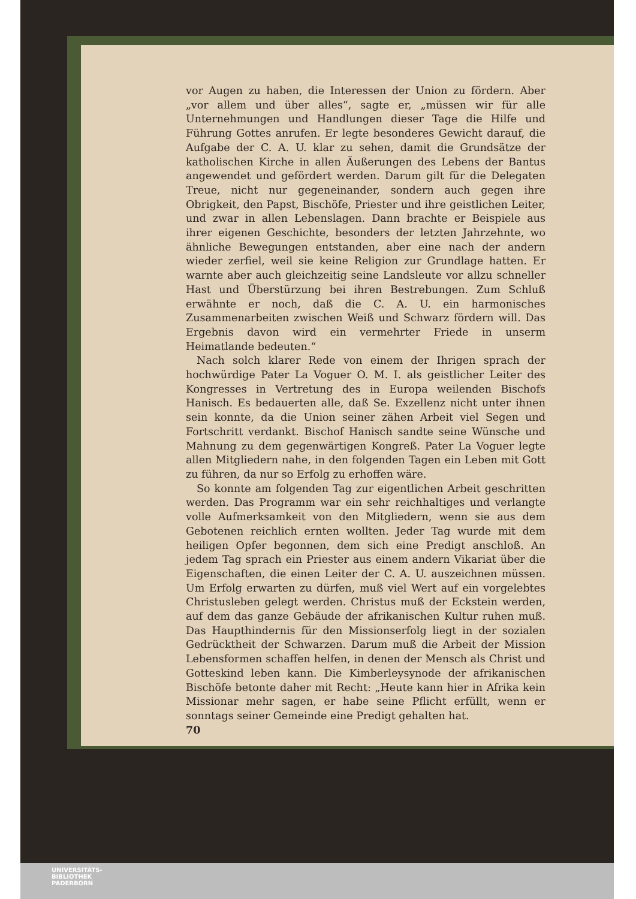vor Augen zu haben, die Interessen der Union zu fördern. Aber „vor allem und über alles“, sagte er, „müssen wir für alle Unternehmungen und Handlungen dieser Tage die Hilfe und Führung Gottes anrufen. Er legte besonderes Gewicht darauf, die Aufgabe der C. A. U. klar zu sehen, damit die Grundsätze der katholischen Kirche in allen Äußerungen des Lebens der Bantus angewendet und gefördert werden. Darum gilt für die Delegaten Treue, nicht nur gegeneinander, sondern auch gegen ihre Obrigkeit, den Papst, Bischöfe, Priester und ihre geistlichen Leiter, und zwar in allen Lebenslagen. Dann brachte er Beispiele aus ihrer eigenen Geschichte, besonders der letzten Jahrzehnte, wo ähnliche Bewegungen entstanden, aber eine nach der andern wieder zerfiel, weil sie keine Religion zur Grundlage hatten. Er warnte aber auch gleichzeitig seine Landsleute vor allzu schneller Hast und Überstürzung bei ihren Bestrebungen. Zum Schluß erwähnte er noch, daß die C. A. U. ein harmonisches Zusammenarbeiten zwischen Weiß und Schwarz fördern will. Das Ergebnis davon wird ein vermehrter Friede in unserm Heimatlande bedeuten.“
Nach solch klarer Rede von einem der Ihrigen sprach der hochwürdige Pater La Voguer O. M. I. als geistlicher Leiter des Kongresses in Vertretung des in Europa weilenden Bischofs Hanisch. Es bedauerten alle, daß Se. Exzellenz nicht unter ihnen sein konnte, da die Union seiner zähen Arbeit viel Segen und Fortschritt verdankt. Bischof Hanisch sandte seine Wünsche und Mahnung zu dem gegenwärtigen Kongreß. Pater La Voguer legte allen Mitgliedern nahe, in den folgenden Tagen ein Leben mit Gott zu führen, da nur so Erfolg zu erhoffen wäre.
So konnte am folgenden Tag zur eigentlichen Arbeit geschritten werden. Das Programm war ein sehr reichhaltiges und verlangte volle Aufmerksamkeit von den Mitgliedern, wenn sie aus dem Gebotenen reichlich ernten wollten. Jeder Tag wurde mit dem heiligen Opfer begonnen, dem sich eine Predigt anschloß. An jedem Tag sprach ein Priester aus einem andern Vikariat über die Eigenschaften, die einen Leiter der C. A. U. auszeichnen müssen. Um Erfolg erwarten zu dürfen, muß viel Wert auf ein vorgelebtes Christusleben gelegt werden. Christus muß der Eckstein werden, auf dem das ganze Gebäude der afrikanischen Kultur ruhen muß. Das Haupthindernis für den Missionserfolg liegt in der sozialen Gedrücktheit der Schwarzen. Darum muß die Arbeit der Mission Lebensformen schaffen helfen, in denen der Mensch als Christ und Gotteskind leben kann. Die Kimberleysynode der afrikanischen Bischöfe betonte daher mit Recht: „Heute kann hier in Afrika kein Missionar mehr sagen, er habe seine Pflicht erfüllt, wenn er sonntags seiner Gemeinde eine Predigt gehalten hat.
70
UNIVERSITÄTS-
BIBLIOTHEK
PADERBORN